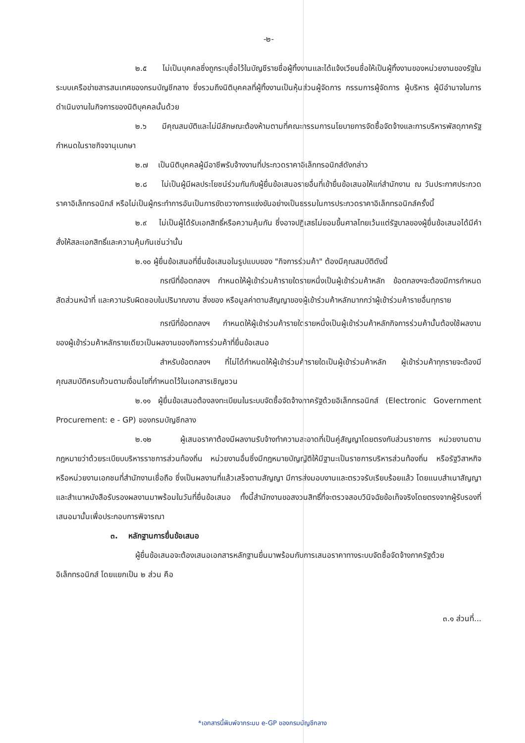-๒-
๒.๕ ไม่เป็นบุคคลซึ่งถูกระบุชื่อไว้ในบัญชีรายชื่อผู้ทิ้งงานและได้แจ้งเวียนชื่อให้เป็นผู้ทิ้งงานของหน่วยงานของรัฐในระบบเครือข่ายสารสนเทศของกรมบัญชีกลาง ซึ่งรวมถึงนิติบุคคลที่ผู้ทิ้งงานเป็นหุ้นส่วนผู้จัดการ กรรมการผู้จัดการ ผู้บริหาร ผู้มีอำนาจในการดำเนินงานในกิจการของนิติบุคคลนั้นด้วย
๒.๖ มีคุณสมบัติและไม่มีลักษณะต้องห้ามตามที่คณะกรรมการนโยบายการจัดซื้อจัดจ้างและการบริหารพัสดุภาครัฐกำหนดในราชกิจจานุเบกษา
๒.๗ เป็นนิติบุคคลผู้มีอาชีพรับจ้างงานที่ประกวดราคาอิเล็กทรอนิกส์ดังกล่าว
๒.๘ ไม่เป็นผู้มีผลประโยชน์ร่วมกันกับผู้ยื่นข้อเสนอรายอื่นที่เข้ายื่นข้อเสนอให้แก่สำนักงาน ณ วันประกาศประกวดราคาอิเล็กทรอนิกส์ หรือไม่เป็นผู้กระทำการอันเป็นการขัดขวางการแข่งขันอย่างเป็นธรรมในการประกวดราคาอิเล็กทรอนิกส์ครั้งนี้
๒.๙ ไม่เป็นผู้ได้รับเอกสิทธิ์หรือความคุ้มกัน ซึ่งอาจปฏิเสธไม่ยอมขึ้นศาลไทยเว้นแต่รัฐบาลของผู้ยื่นข้อเสนอได้มีคำสั่งให้สละเอกสิทธิ์และความคุ้มกันเช่นว่านั้น
๒.๑๐ ผู้ยื่นข้อเสนอที่ยื่นข้อเสนอในรูปแบบของ "กิจการร่วมค้า" ต้องมีคุณสมบัติดังนี้
กรณีที่ข้อตกลงฯ กำหนดให้ผู้เข้าร่วมค้ารายใดรายหนึ่งเป็นผู้เข้าร่วมค้าหลัก ข้อตกลงฯจะต้องมีการกำหนดสัดส่วนหน้าที่ และความรับผิดชอบในปริมาณงาน สิ่งของ หรือมูลค่าตามสัญญาของผู้เข้าร่วมค้าหลักมากกว่าผู้เข้าร่วมค้ารายอื่นทุกราย
กรณีที่ข้อตกลงฯ กำหนดให้ผู้เข้าร่วมค้ารายใดรายหนึ่งเป็นผู้เข้าร่วมค้าหลักกิจการร่วมค้านั้นต้องใช้ผลงานของผู้เข้าร่วมค้าหลักรายเดียวเป็นผลงานของกิจการร่วมค้าที่ยื่นข้อเสนอ
สำหรับข้อตกลงฯ ที่ไม่ได้กำหนดให้ผู้เข้าร่วมค้ารายใดเป็นผู้เข้าร่วมค้าหลัก ผู้เข้าร่วมค้าทุกรายจะต้องมีคุณสมบัติครบถ้วนตามเงื่อนไขที่กำหนดไว้ในเอกสารเชิญชวน
๒.๑๑ ผู้ยื่นข้อเสนอต้องลงทะเบียนในระบบจัดซื้อจัดจ้างภาครัฐด้วยอิเล็กทรอนิกส์ (Electronic Government Procurement: e - GP) ของกรมบัญชีกลาง
๒.๑๒ ผู้เสนอราคาต้องมีผลงานรับจ้างทำความสะอาดที่เป็นคู่สัญญาโดยตรงกับส่วนราชการ หน่วยงานตามกฎหมายว่าด้วยระเบียบบริหารราชการส่วนท้องถิ่น หน่วยงานอื่นซึ่งมีกฎหมายบัญญัติให้มีฐานะเป็นราชการบริหารส่วนท้องถิ่น หรือรัฐวิสาหกิจ หรือหน่วยงานเอกชนที่สำนักงานเชื่อถือ ซึ่งเป็นผลงานที่แล้วเสร็จตามสัญญา มีการส่งมอบงานและตรวจรับเรียบร้อยแล้ว โดยแนบสำเนาสัญญาและสำเนาหนังสือรับรองผลงานมาพร้อมในวันที่ยื่นข้อเสนอ ทั้งนี้สำนักงานขอสงวนสิทธิ์ที่จะตรวจสอบวินิจฉัยข้อเท็จจริงโดยตรงจากผู้รับรองที่เสนอมานั้นเพื่อประกอบการพิจารณา
๓. หลักฐานการยื่นข้อเสนอ
ผู้ยื่นข้อเสนอจะต้องเสนอเอกสารหลักฐานยื่นมาพร้อมกับการเสนอราคาทางระบบจัดซื้อจัดจ้างภาครัฐด้วยอิเล็กทรอนิกส์ โดยแยกเป็น ๒ ส่วน คือ
๓.๑ ส่วนที่...
*เอกสารนี้พิมพ์จากระบบ e-GP ของกรมบัญชีกลาง